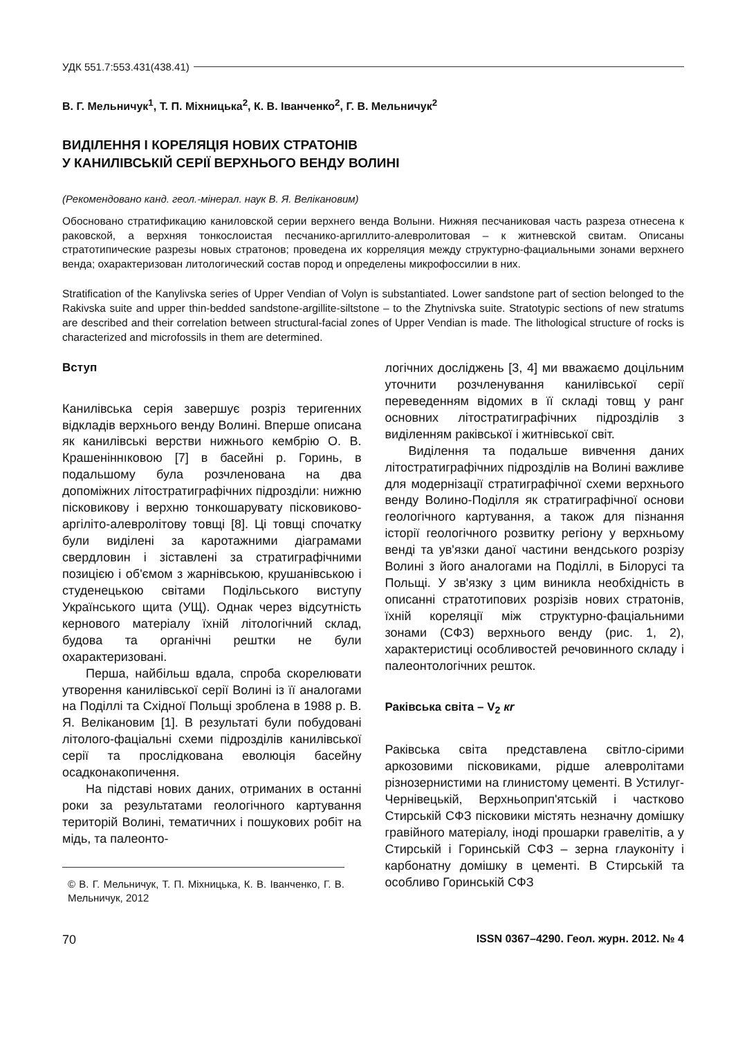УДК 551.7:553.431(438.41)
В. Г. Мельничук<sup>1</sup>, Т. П. Міхницька<sup>2</sup>, К. В. Іванченко<sup>2</sup>, Г. В. Мельничук<sup>2</sup>
ВИДІЛЕННЯ І КОРЕЛЯЦІЯ НОВИХ СТРАТОНІВ
У КАНИЛІВСЬКІЙ СЕРІЇ ВЕРХНЬОГО ВЕНДУ ВОЛИНІ
(Рекомендовано канд. геол.-мінерал. наук В. Я. Велікановим)
Обосновано стратификацию каниловской серии верхнего венда Волыни. Нижняя песчаниковая часть разреза отнесена к раковской, а верхняя тонкослоистая песчанико-аргиллито-алевролитовая – к житневской свитам. Описаны стратотипические разрезы новых стратонов; проведена их корреляция между структурно-фациальными зонами верхнего венда; охарактеризован литологический состав пород и определены микрофоссилии в них.
Stratification of the Kanylivska series of Upper Vendian of Volyn is substantiated. Lower sandstone part of section belonged to the Rakivska suite and upper thin-bedded sandstone-argillite-siltstone – to the Zhytnivska suite. Stratotypic sections of new stratums are described and their correlation between structural-facial zones of Upper Vendian is made. The lithological structure of rocks is characterized and microfossils in them are determined.
Вступ
Канилівська серія завершує розріз теригенних відкладів верхнього венду Волині. Вперше описана як канилівські верстви нижнього кембрію О. В. Крашеніннıковою [7] в басейні р. Горинь, в подальшому була розчленована на два допоміжних літостратиграфічних підрозділи: нижню пісковикову і верхню тонкошарувату пісковиково-аргіліто-алевролітову товщі [8]. Ці товщі спочатку були виділені за каротажними діаграмами свердловин і зіставлені за стратиграфічними позицією і об'ємом з жарнівською, крушанівською і студенецькою світами Подільського виступу Українського щита (УЩ). Однак через відсутність кернового матеріалу їхній літологічний склад, будова та органічні рештки не були охарактеризовані.
Перша, найбільш вдала, спроба скорелювати утворення канилівської серії Волині із її аналогами на Поділлі та Східної Польщі зроблена в 1988 р. В. Я. Веліка­новим [1]. В результаті були побудовані літолого-фаціальні схеми підрозділів канилівської серії та прослідкована еволюція басейну осадконакопичення.
На підставі нових даних, отриманих в останні роки за результатами геологічного картування територій Волині, тематичних і пошукових робіт на мідь, та палеонто-
© В. Г. Мельничук, Т. П. Міхницька, К. В. Іванченко, Г. В. Мельничук, 2012
логічних досліджень [3, 4] ми вважаємо доцільним уточнити розчленування канилівської серії переведенням відомих в її складі товщ у ранг основних літостратиграфічних підрозділів з виділенням раківської і житнівської світ.
Виділення та подальше вивчення даних літостратиграфічних підрозділів на Волині важливе для модернізації стратиграфічної схеми верхнього венду Волино-Поділля як стратиграфічної основи геологічного картування, а також для пізнання історії геологічного розвитку регіону у верхньому венді та ув'язки даної частини вендського розрізу Волині з його аналогами на Поділлі, в Білорусі та Польщі. У зв'язку з цим виникла необхідність в описанні стратотипових розрізів нових стратонів, їхній кореляції між структурно-фаціальними зонами (СФЗ) верхнього венду (рис. 1, 2), характеристиці особливостей речовинного складу і палеонтологічних решток.
Раківська світа – V<sub>2</sub> кr
Раківська світа представлена світло-сірими аркозовими пісковиками, рідше алевролітами різнозернистими на глинистому цементі. В Устилуг-Чернівецькій, Верхньоприп'ятській і частково Стирській СФЗ пісковики містять незначну домішку гравійного матеріалу, іноді прошарки гравелітів, а у Стирській і Горинській СФЗ – зерна глауконіту і карбонатну домішку в цементі. В Стирській та особливо Горинській СФЗ
70 ISSN 0367–4290. Геол. журн. 2012. № 4